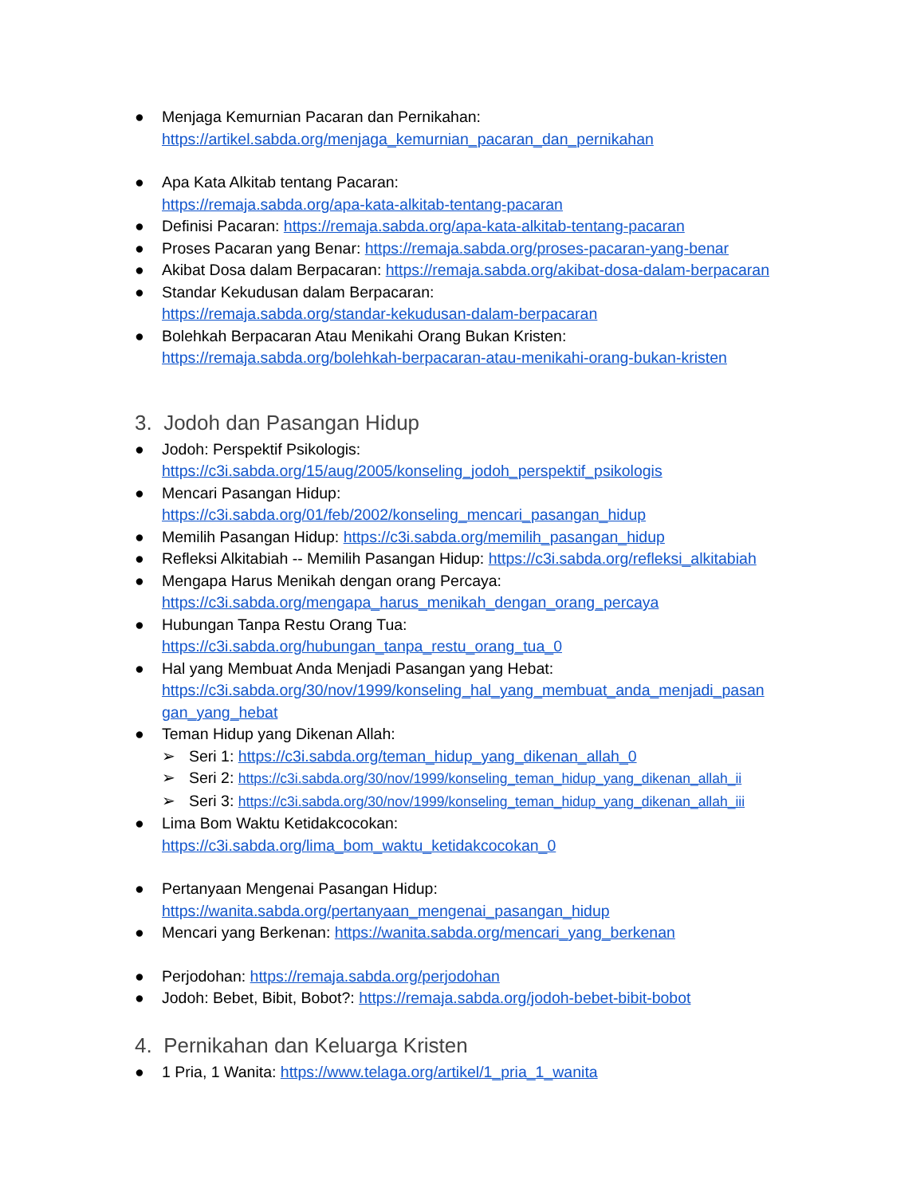● Menjaga Kemurnian Pacaran dan Pernikahan:
https://artikel.sabda.org/menjaga_kemurnian_pacaran_dan_pernikahan
● Apa Kata Alkitab tentang Pacaran:
https://remaja.sabda.org/apa-kata-alkitab-tentang-pacaran
● Definisi Pacaran: https://remaja.sabda.org/apa-kata-alkitab-tentang-pacaran
● Proses Pacaran yang Benar: https://remaja.sabda.org/proses-pacaran-yang-benar
● Akibat Dosa dalam Berpacaran: https://remaja.sabda.org/akibat-dosa-dalam-berpacaran
● Standar Kekudusan dalam Berpacaran:
https://remaja.sabda.org/standar-kekudusan-dalam-berpacaran
● Bolehkah Berpacaran Atau Menikahi Orang Bukan Kristen:
https://remaja.sabda.org/bolehkah-berpacaran-atau-menikahi-orang-bukan-kristen
3. Jodoh dan Pasangan Hidup
● Jodoh: Perspektif Psikologis:
https://c3i.sabda.org/15/aug/2005/konseling_jodoh_perspektif_psikologis
● Mencari Pasangan Hidup:
https://c3i.sabda.org/01/feb/2002/konseling_mencari_pasangan_hidup
● Memilih Pasangan Hidup: https://c3i.sabda.org/memilih_pasangan_hidup
● Refleksi Alkitabiah -- Memilih Pasangan Hidup: https://c3i.sabda.org/refleksi_alkitabiah
● Mengapa Harus Menikah dengan orang Percaya:
https://c3i.sabda.org/mengapa_harus_menikah_dengan_orang_percaya
● Hubungan Tanpa Restu Orang Tua:
https://c3i.sabda.org/hubungan_tanpa_restu_orang_tua_0
● Hal yang Membuat Anda Menjadi Pasangan yang Hebat:
https://c3i.sabda.org/30/nov/1999/konseling_hal_yang_membuat_anda_menjadi_pasan gan_yang_hebat
● Teman Hidup yang Dikenan Allah:
➢ Seri 1: https://c3i.sabda.org/teman_hidup_yang_dikenan_allah_0
➢ Seri 2: https://c3i.sabda.org/30/nov/1999/konseling_teman_hidup_yang_dikenan_allah_ii
➢ Seri 3: https://c3i.sabda.org/30/nov/1999/konseling_teman_hidup_yang_dikenan_allah_iii
● Lima Bom Waktu Ketidakcocokan:
https://c3i.sabda.org/lima_bom_waktu_ketidakcocokan_0
● Pertanyaan Mengenai Pasangan Hidup:
https://wanita.sabda.org/pertanyaan_mengenai_pasangan_hidup
● Mencari yang Berkenan: https://wanita.sabda.org/mencari_yang_berkenan
● Perjodohan: https://remaja.sabda.org/perjodohan
● Jodoh: Bebet, Bibit, Bobot?: https://remaja.sabda.org/jodoh-bebet-bibit-bobot
4. Pernikahan dan Keluarga Kristen
● 1 Pria, 1 Wanita: https://www.telaga.org/artikel/1_pria_1_wanita